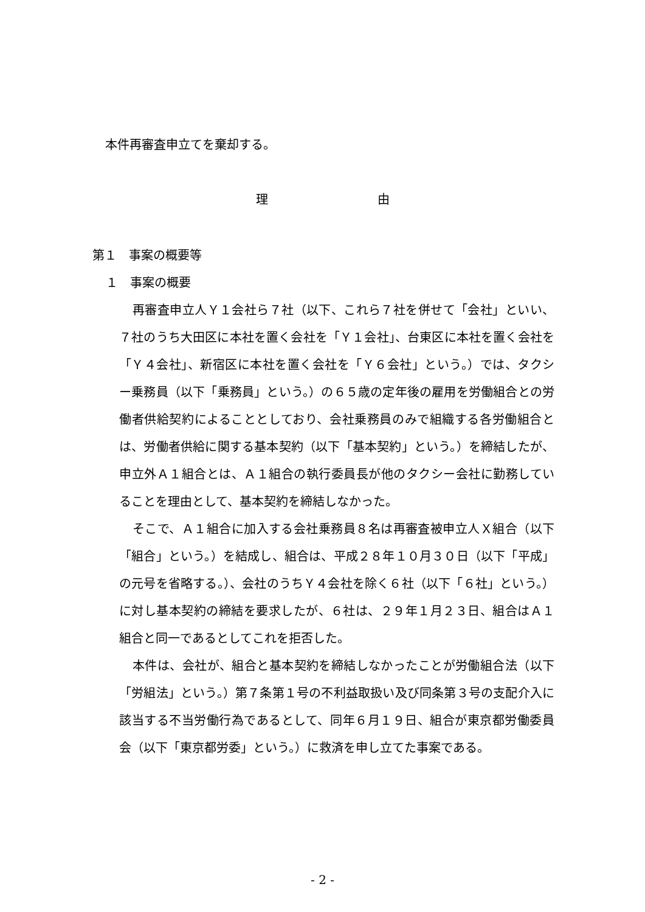本件再審査申立てを棄却する。
理         由
第１　事案の概要等
１　事案の概要
再審査申立人Ｙ１会社ら７社（以下、これら７社を併せて「会社」といい、７社のうち大田区に本社を置く会社を「Ｙ１会社」、台東区に本社を置く会社を「Ｙ４会社」、新宿区に本社を置く会社を「Ｙ６会社」という。）では、タクシー乗務員（以下「乗務員」という。）の６５歳の定年後の雇用を労働組合との労働者供給契約によることとしており、会社乗務員のみで組織する各労働組合とは、労働者供給に関する基本契約（以下「基本契約」という。）を締結したが、申立外Ａ１組合とは、Ａ１組合の執行委員長が他のタクシー会社に勤務していることを理由として、基本契約を締結しなかった。
そこで、Ａ１組合に加入する会社乗務員８名は再審査被申立人Ｘ組合（以下「組合」という。）を結成し、組合は、平成２８年１０月３０日（以下「平成」の元号を省略する。）、会社のうちＹ４会社を除く６社（以下「６社」という。）に対し基本契約の締結を要求したが、６社は、２９年１月２３日、組合はＡ１組合と同一であるとしてこれを拒否した。
本件は、会社が、組合と基本契約を締結しなかったことが労働組合法（以下「労組法」という。）第７条第１号の不利益取扱い及び同条第３号の支配介入に該当する不当労働行為であるとして、同年６月１９日、組合が東京都労働委員会（以下「東京都労委」という。）に救済を申し立てた事案である。
- 2 -